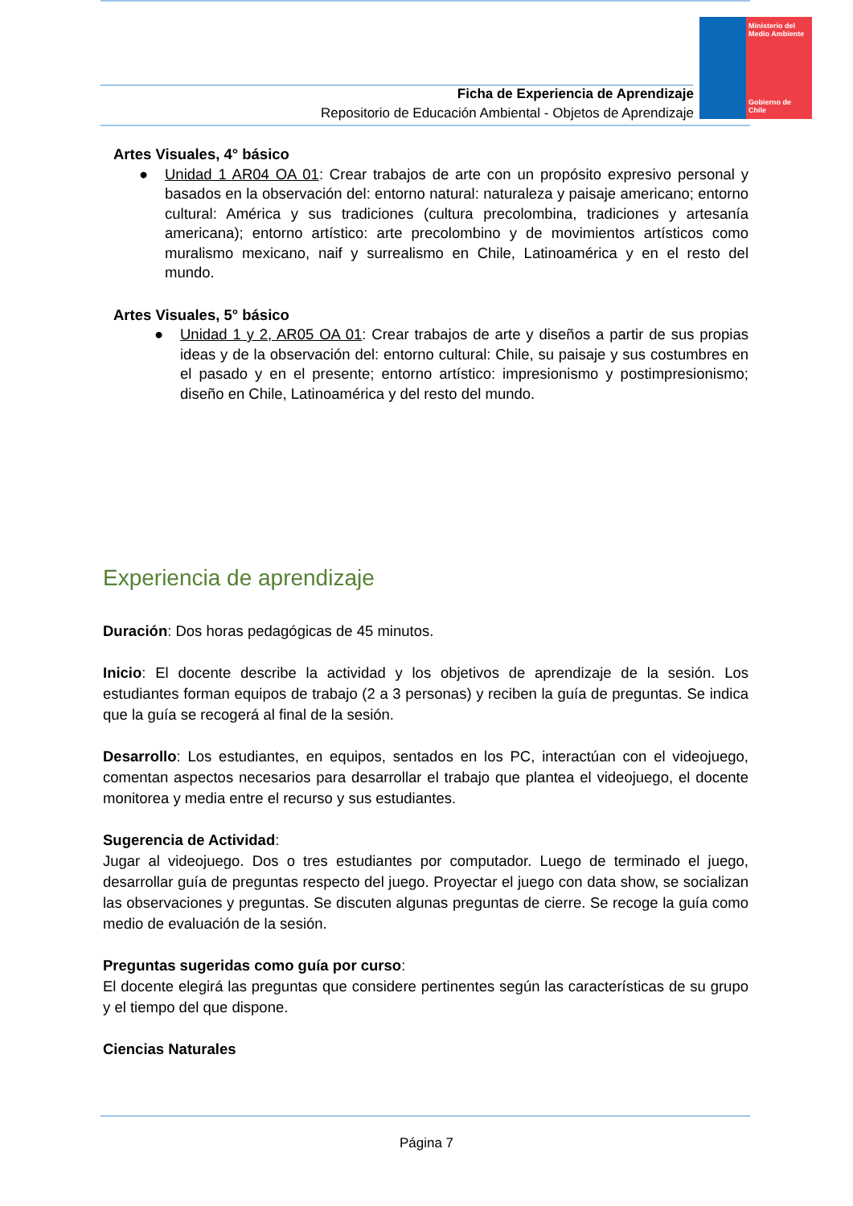Ficha de Experiencia de Aprendizaje
Repositorio de Educación Ambiental - Objetos de Aprendizaje
Ministerio del Medio Ambiente
Gobierno de Chile
Artes Visuales, 4° básico
● Unidad 1 AR04 OA 01: Crear trabajos de arte con un propósito expresivo personal y basados en la observación del: entorno natural: naturaleza y paisaje americano; entorno cultural: América y sus tradiciones (cultura precolombina, tradiciones y artesanía americana); entorno artístico: arte precolombino y de movimientos artísticos como muralismo mexicano, naif y surrealismo en Chile, Latinoamérica y en el resto del mundo.
Artes Visuales, 5° básico
● Unidad 1 y 2, AR05 OA 01: Crear trabajos de arte y diseños a partir de sus propias ideas y de la observación del: entorno cultural: Chile, su paisaje y sus costumbres en el pasado y en el presente; entorno artístico: impresionismo y postimpresionismo; diseño en Chile, Latinoamérica y del resto del mundo.
Experiencia de aprendizaje
Duración: Dos horas pedagógicas de 45 minutos.
Inicio: El docente describe la actividad y los objetivos de aprendizaje de la sesión. Los estudiantes forman equipos de trabajo (2 a 3 personas) y reciben la guía de preguntas. Se indica que la guía se recogerá al final de la sesión.
Desarrollo: Los estudiantes, en equipos, sentados en los PC, interactúan con el videojuego, comentan aspectos necesarios para desarrollar el trabajo que plantea el videojuego, el docente monitorea y media entre el recurso y sus estudiantes.
Sugerencia de Actividad:
Jugar al videojuego. Dos o tres estudiantes por computador. Luego de terminado el juego, desarrollar guía de preguntas respecto del juego. Proyectar el juego con data show, se socializan las observaciones y preguntas. Se discuten algunas preguntas de cierre. Se recoge la guía como medio de evaluación de la sesión.
Preguntas sugeridas como guía por curso:
El docente elegirá las preguntas que considere pertinentes según las características de su grupo y el tiempo del que dispone.
Ciencias Naturales
Página 7